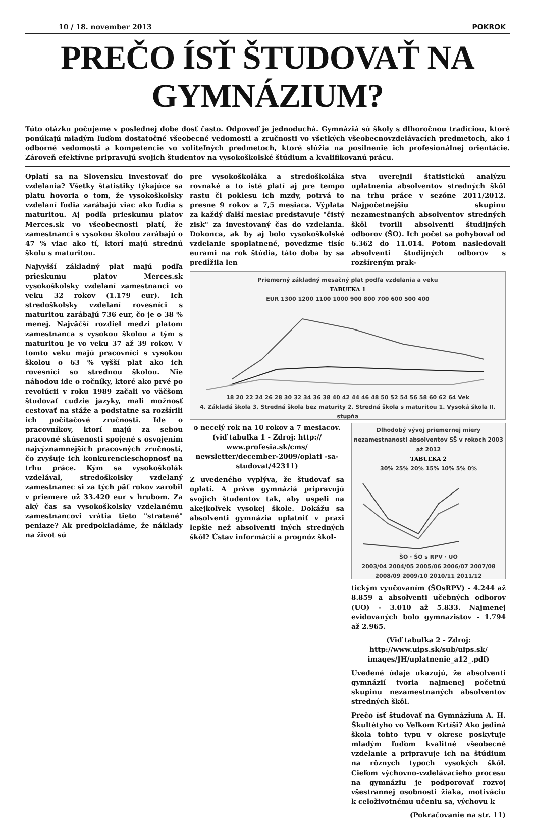10 / 18. november 2013 POKROK
PREČO ÍSŤ ŠTUDOVAŤ NA GYMNÁZIUM?
Túto otázku počujeme v poslednej dobe dosť často. Odpoveď je jednoduchá. Gymnáziá sú školy s dlhoročnou tradíciou, ktoré ponúkajú mladým ľuďom dostatočné všeobecné vedomosti a zručnosti vo všetkých všeobecnovzdelávacích predmetoch, ako i odborné vedomosti a kompetencie vo voliteľných predmetoch, ktoré slúžia na posilnenie ich profesionálnej orientácie. Zároveň efektívne pripravujú svojich študentov na vysokoškolské štúdium a kvalifikovanú prácu.
Oplatí sa na Slovensku investovať do vzdelania? Všetky štatistiky týkajúce sa platu hovoria o tom, že vysokoškolsky vzdelaní ľudia zarábajú viac ako ľudia s maturitou. Aj podľa prieskumu platov Merces.sk vo všeobecnosti platí, že zamestnanci s vysokou školou zarábajú o 47 % viac ako tí, ktorí majú strednú školu s maturitou.
Najvyšší základný plat majú podľa prieskumu platov Merces.sk vysokoškolsky vzdelaní zamestnanci vo veku 32 rokov (1.179 eur). Ich stredoškolsky vzdelaní rovesníci s maturitou zarábajú 736 eur, čo je o 38 % menej. Najväčší rozdiel medzi platom zamestnanca s vysokou školou a tým s maturitou je vo veku 37 až 39 rokov. V tomto veku majú pracovníci s vysokou školou o 63 % vyšší plat ako ich rovesníci so strednou školou. Nie náhodou ide o ročníky, ktoré ako prvé po revolúcii v roku 1989 začali vo väčšom študovať cudzie jazyky, mali možnosť cestovať na stáže a podstatne sa rozšírili ich počítačové zručnosti. Ide o pracovníkov, ktorí majú za sebou pracovné skúsenosti spojené s osvojením najvýznamnejších pracovných zručností, čo zvyšuje ich konkurencieschopnosť na trhu práce. Kým sa vysokoškolák vzdelával, stredoškolsky vzdelaný zamestnanec si za tých päť rokov zarobil v priemere už 33.420 eur v hrubom. Za aký čas sa vysokoškolsky vzdelanému zamestnancovi vrátia tieto "stratené" peniaze? Ak predpokladáme, že náklady na život sú
pre vysokoškoláka a stredoškoláka rovnaké a to isté platí aj pre tempo rastu či poklesu ich mzdy, potrvá to presne 9 rokov a 7,5 mesiaca. Výplata za každý ďalší mesiac predstavuje "čistý zisk" za investovaný čas do vzdelania. Dokonca, ak by aj bolo vysokoškolské vzdelanie spoplatnené, povedzme tisíc eurami na rok štúdia, táto doba by sa predĺžila len
stva uverejnil štatistickú analýzu uplatnenia absolventov stredných škôl na trhu práce v sezóne 2011/2012. Najpočetnejšiu skupinu nezamestnaných absolventov stredných škôl tvorili absolventi študijných odborov (ŠO). Ich počet sa pohyboval od 6.362 do 11.014. Potom nasledovali absolventi študijných odborov s rozšíreným prak-
Priemerný základný mesačný plat podľa vzdelania a veku
TABUĽKA 1
EUR 1300 1200 1100 1000 900 800 700 600 500 400
18 20 22 24 26 28 30 32 34 36 38 40 42 44 46 48 50 52 54 56 58 60 62 64 Vek
4. Základá škola 3. Stredná škola bez maturity 2. Stredná škola s maturitou 1. Vysoká škola II. stupňa
o necelý rok na 10 rokov a 7 mesiacov. (viď tabuľka 1 - Zdroj: http:// www.profesia.sk/cms/ newsletter/december-2009/oplati -sa-studovat/42311)
Z uvedeného vyplýva, že študovať sa oplatí. A práve gymnáziá pripravujú svojich študentov tak, aby uspeli na akejkoľvek vysokej škole. Dokážu sa absolventi gymnázia uplatniť v praxi lepšie než absolventi iných stredných škôl? Ústav informácií a prognóz škol-
Dlhodobý vývoj priemernej miery nezamestnanosti absolventov SŠ v rokoch 2003 až 2012
TABUĽKA 2
30% 25% 20% 15% 10% 5% 0%
ŠO · ŠO s RPV · UO
2003/04 2004/05 2005/06 2006/07 2007/08 2008/09 2009/10 2010/11 2011/12
tickým vyučovaním (ŠOsRPV) - 4.244 až 8.859 a absolventi učebných odborov (UO) - 3.010 až 5.833. Najmenej evidovaných bolo gymnazistov - 1.794 až 2.965.
(Viď tabuľka 2 - Zdroj: http://www.uips.sk/sub/uips.sk/ images/JH/uplatnenie_a12_.pdf)
Uvedené údaje ukazujú, že absolventi gymnázií tvoria najmenej početnú skupinu nezamestnaných absolventov stredných škôl.
Prečo ísť študovať na Gymnázium A. H. Škultétyho vo Veľkom Krtíši? Ako jediná škola tohto typu v okrese poskytuje mladým ľuďom kvalitné všeobecné vzdelanie a pripravuje ich na štúdium na rôznych typoch vysokých škôl. Cieľom výchovno-vzdelávacieho procesu na gymnáziu je podporovať rozvoj všestrannej osobnosti žiaka, motiváciu k celoživotnému učeniu sa, výchovu k
(Pokračovanie na str. 11)